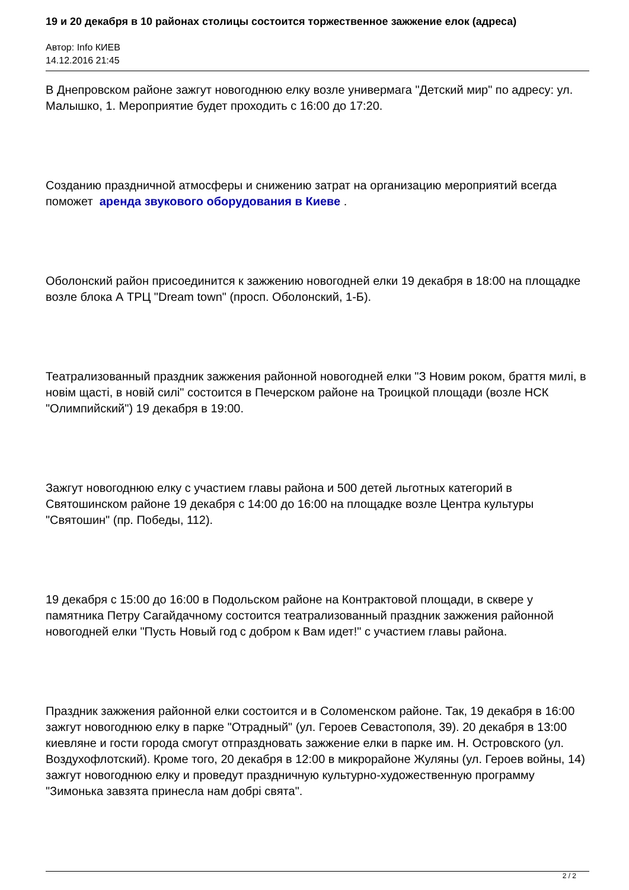19 и 20 декабря в 10 районах столицы состоится торжественное зажжение елок (адреса)
Автор: Info КИЕВ
14.12.2016 21:45
В Днепровском районе зажгут новогоднюю елку возле универмага "Детский мир" по адресу: ул. Малышко, 1. Мероприятие будет проходить с 16:00 до 17:20.
Созданию праздничной атмосферы и снижению затрат на организацию мероприятий всегда поможет аренда звукового оборудования в Киеве .
Оболонский район присоединится к зажжению новогодней елки 19 декабря в 18:00 на площадке возле блока А ТРЦ "Dream town" (просп. Оболонский, 1-Б).
Театрализованный праздник зажжения районной новогодней елки "З Новим роком, браття милі, в новім щасті, в новій силі" состоится в Печерском районе на Троицкой площади (возле НСК "Олимпийский") 19 декабря в 19:00.
Зажгут новогоднюю елку с участием главы района и 500 детей льготных категорий в Святошинском районе 19 декабря с 14:00 до 16:00 на площадке возле Центра культуры "Святошин" (пр. Победы, 112).
19 декабря с 15:00 до 16:00 в Подольском районе на Контрактовой площади, в сквере у памятника Петру Сагайдачному состоится театрализованный праздник зажжения районной новогодней елки "Пусть Новый год с добром к Вам идет!" с участием главы района.
Праздник зажжения районной елки состоится и в Соломенском районе. Так, 19 декабря в 16:00 зажгут новогоднюю елку в парке "Отрадный" (ул. Героев Севастополя, 39). 20 декабря в 13:00 киевляне и гости города смогут отпраздновать зажжение елки в парке им. Н. Островского (ул. Воздухофлотский). Кроме того, 20 декабря в 12:00 в микрорайоне Жуляны (ул. Героев войны, 14) зажгут новогоднюю елку и проведут праздничную культурно-художественную программу "Зимонька завзята принесла нам добрі свята".
2 / 2